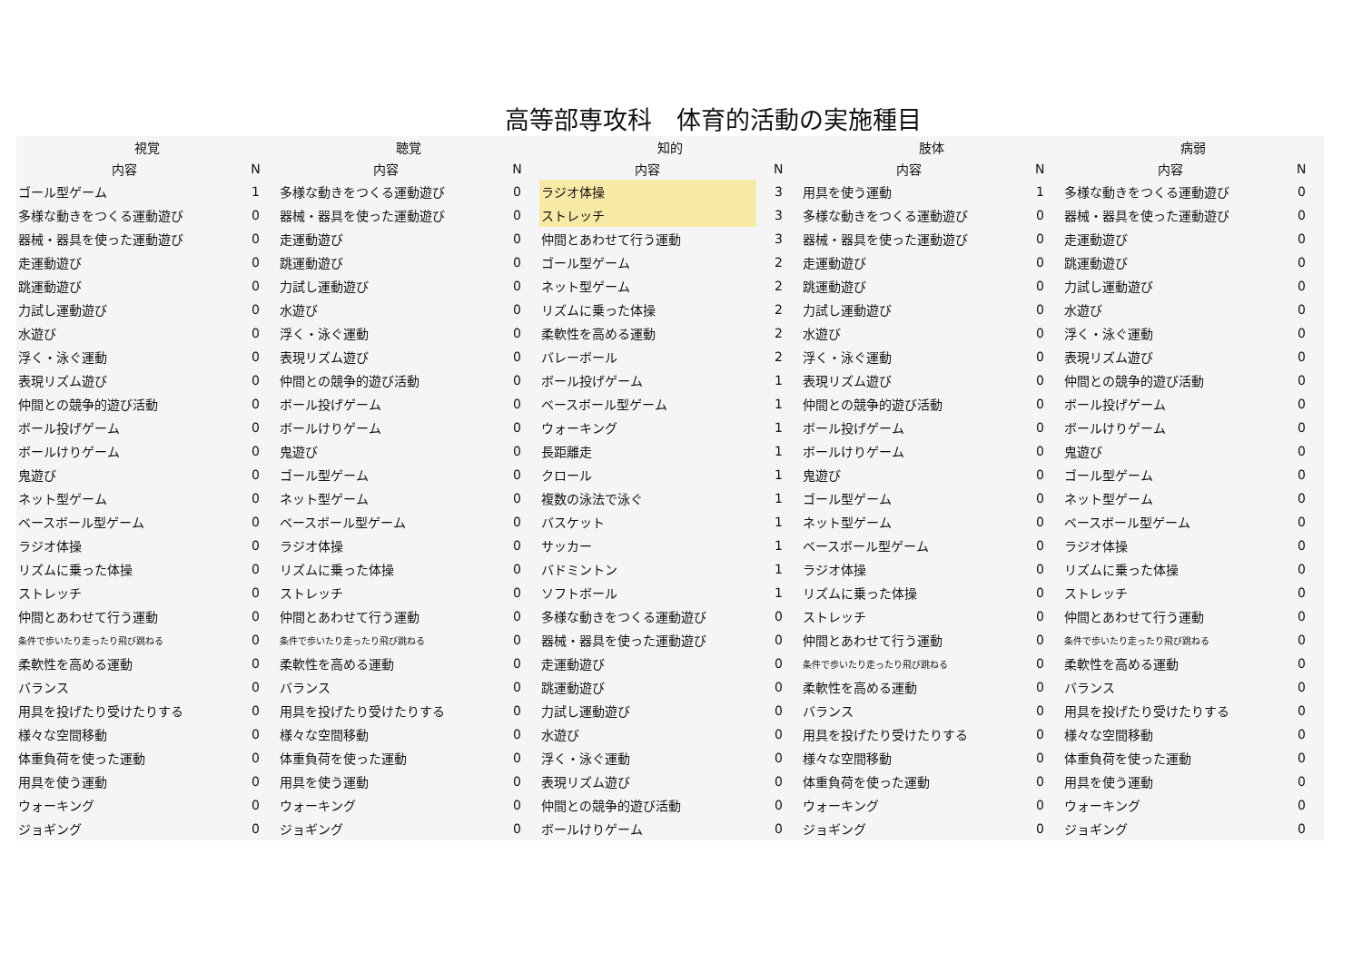高等部専攻科　体育的活動の実施種目
| 視覚 | | 聴覚 | | 知的 | | 肢体 | | 病弱 | |
| --- | --- | --- | --- | --- | --- | --- | --- | --- | --- |
| 内容 | N | 内容 | N | 内容 | N | 内容 | N | 内容 | N |
| ゴール型ゲーム | 1 | 多様な動きをつくる運動遊び | 0 | ラジオ体操 | 3 | 用具を使う運動 | 1 | 多様な動きをつくる運動遊び | 0 |
| 多様な動きをつくる運動遊び | 0 | 器械・器具を使った運動遊び | 0 | ストレッチ | 3 | 多様な動きをつくる運動遊び | 0 | 器械・器具を使った運動遊び | 0 |
| 器械・器具を使った運動遊び | 0 | 走運動遊び | 0 | 仲間とあわせて行う運動 | 3 | 器械・器具を使った運動遊び | 0 | 走運動遊び | 0 |
| 走運動遊び | 0 | 跳運動遊び | 0 | ゴール型ゲーム | 2 | 走運動遊び | 0 | 跳運動遊び | 0 |
| 跳運動遊び | 0 | 力試し運動遊び | 0 | ネット型ゲーム | 2 | 跳運動遊び | 0 | 力試し運動遊び | 0 |
| 力試し運動遊び | 0 | 水遊び | 0 | リズムに乗った体操 | 2 | 力試し運動遊び | 0 | 水遊び | 0 |
| 水遊び | 0 | 浮く・泳ぐ運動 | 0 | 柔軟性を高める運動 | 2 | 水遊び | 0 | 浮く・泳ぐ運動 | 0 |
| 浮く・泳ぐ運動 | 0 | 表現リズム遊び | 0 | バレーボール | 2 | 浮く・泳ぐ運動 | 0 | 表現リズム遊び | 0 |
| 表現リズム遊び | 0 | 仲間との競争的遊び活動 | 0 | ボール投げゲーム | 1 | 表現リズム遊び | 0 | 仲間との競争的遊び活動 | 0 |
| 仲間との競争的遊び活動 | 0 | ボール投げゲーム | 0 | ベースボール型ゲーム | 1 | 仲間との競争的遊び活動 | 0 | ボール投げゲーム | 0 |
| ボール投げゲーム | 0 | ボールけりゲーム | 0 | ウォーキング | 1 | ボール投げゲーム | 0 | ボールけりゲーム | 0 |
| ボールけりゲーム | 0 | 鬼遊び | 0 | 長距離走 | 1 | ボールけりゲーム | 0 | 鬼遊び | 0 |
| 鬼遊び | 0 | ゴール型ゲーム | 0 | クロール | 1 | 鬼遊び | 0 | ゴール型ゲーム | 0 |
| ネット型ゲーム | 0 | ネット型ゲーム | 0 | 複数の泳法で泳ぐ | 1 | ゴール型ゲーム | 0 | ネット型ゲーム | 0 |
| ベースボール型ゲーム | 0 | ベースボール型ゲーム | 0 | バスケット | 1 | ネット型ゲーム | 0 | ベースボール型ゲーム | 0 |
| ラジオ体操 | 0 | ラジオ体操 | 0 | サッカー | 1 | ベースボール型ゲーム | 0 | ラジオ体操 | 0 |
| リズムに乗った体操 | 0 | リズムに乗った体操 | 0 | バドミントン | 1 | ラジオ体操 | 0 | リズムに乗った体操 | 0 |
| ストレッチ | 0 | ストレッチ | 0 | ソフトボール | 1 | リズムに乗った体操 | 0 | ストレッチ | 0 |
| 仲間とあわせて行う運動 | 0 | 仲間とあわせて行う運動 | 0 | 多様な動きをつくる運動遊び | 0 | ストレッチ | 0 | 仲間とあわせて行う運動 | 0 |
| 条件で歩いたり走ったり飛び跳ねる | 0 | 条件で歩いたり走ったり飛び跳ねる | 0 | 器械・器具を使った運動遊び | 0 | 仲間とあわせて行う運動 | 0 | 条件で歩いたり走ったり飛び跳ねる | 0 |
| 柔軟性を高める運動 | 0 | 柔軟性を高める運動 | 0 | 走運動遊び | 0 | 条件で歩いたり走ったり飛び跳ねる | 0 | 柔軟性を高める運動 | 0 |
| バランス | 0 | バランス | 0 | 跳運動遊び | 0 | 柔軟性を高める運動 | 0 | バランス | 0 |
| 用具を投げたり受けたりする | 0 | 用具を投げたり受けたりする | 0 | 力試し運動遊び | 0 | バランス | 0 | 用具を投げたり受けたりする | 0 |
| 様々な空間移動 | 0 | 様々な空間移動 | 0 | 水遊び | 0 | 用具を投げたり受けたりする | 0 | 様々な空間移動 | 0 |
| 体重負荷を使った運動 | 0 | 体重負荷を使った運動 | 0 | 浮く・泳ぐ運動 | 0 | 様々な空間移動 | 0 | 体重負荷を使った運動 | 0 |
| 用具を使う運動 | 0 | 用具を使う運動 | 0 | 表現リズム遊び | 0 | 体重負荷を使った運動 | 0 | 用具を使う運動 | 0 |
| ウォーキング | 0 | ウォーキング | 0 | 仲間との競争的遊び活動 | 0 | ウォーキング | 0 | ウォーキング | 0 |
| ジョギング | 0 | ジョギング | 0 | ボールけりゲーム | 0 | ジョギング | 0 | ジョギング | 0 |